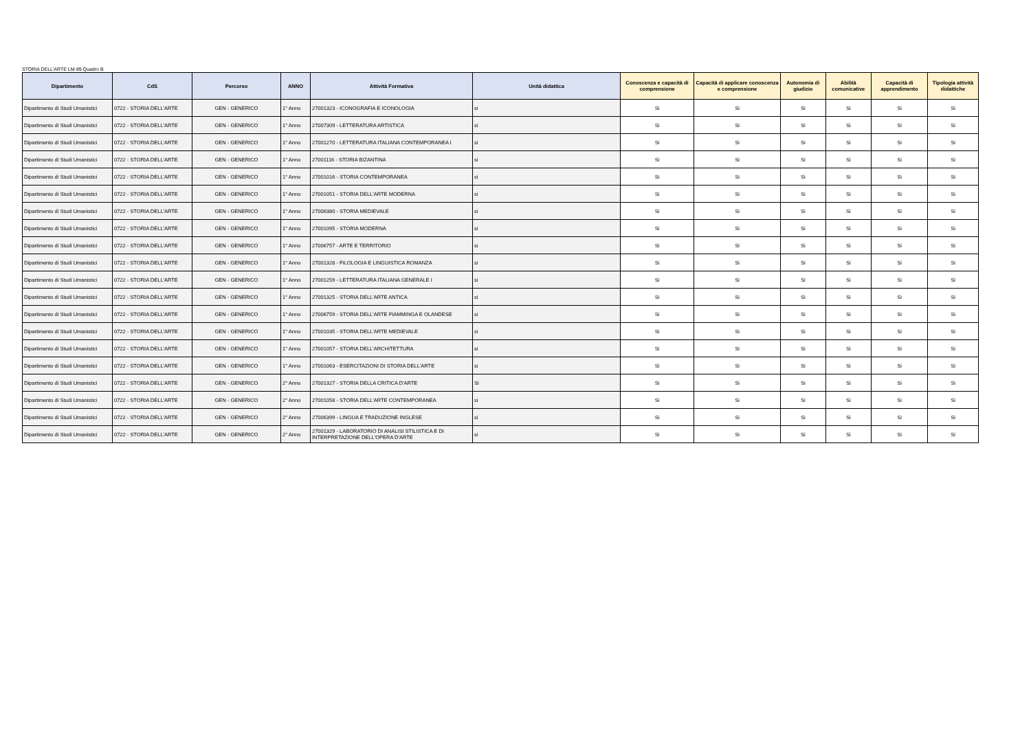STORIA DELL'ARTE LM-89 Quadro B
| Dipartimento | CdS | Percorso | ANNO | Attività Formativa | Unità didattica | Conoscenza e capacità di comprensione | Capacità di applicare conoscenza e comprensione | Autonomia di giudizio | Abilità comunicative | Capacità di apprendimento | Tipologia attività didattiche |
| --- | --- | --- | --- | --- | --- | --- | --- | --- | --- | --- | --- |
| Dipartimento di Studi Umanistici | 0722 - STORIA DELL'ARTE | GEN - GENERICO | 1° Anno | 27001323 - ICONOGRAFIA E ICONOLOGIA | si | Si | Si | Si | Si | Si | Si |
| Dipartimento di Studi Umanistici | 0722 - STORIA DELL'ARTE | GEN - GENERICO | 1° Anno | 27007309 - LETTERATURA ARTISTICA | si | Si | Si | Si | Si | Si | Si |
| Dipartimento di Studi Umanistici | 0722 - STORIA DELL'ARTE | GEN - GENERICO | 1° Anno | 27001270 - LETTERATURA ITALIANA CONTEMPORANEA I | si | Si | Si | Si | Si | Si | Si |
| Dipartimento di Studi Umanistici | 0722 - STORIA DELL'ARTE | GEN - GENERICO | 1° Anno | 27001116 - STORIA BIZANTINA | si | Si | Si | Si | Si | Si | Si |
| Dipartimento di Studi Umanistici | 0722 - STORIA DELL'ARTE | GEN - GENERICO | 1° Anno | 27001016 - STORIA CONTEMPORANEA | si | Si | Si | Si | Si | Si | Si |
| Dipartimento di Studi Umanistici | 0722 - STORIA DELL'ARTE | GEN - GENERICO | 1° Anno | 27001051 - STORIA DELL'ARTE MODERNA | si | Si | Si | Si | Si | Si | Si |
| Dipartimento di Studi Umanistici | 0722 - STORIA DELL'ARTE | GEN - GENERICO | 1° Anno | 27006380 - STORIA MEDIEVALE | si | Si | Si | Si | Si | Si | Si |
| Dipartimento di Studi Umanistici | 0722 - STORIA DELL'ARTE | GEN - GENERICO | 1° Anno | 27001095 - STORIA MODERNA | si | Si | Si | Si | Si | Si | Si |
| Dipartimento di Studi Umanistici | 0722 - STORIA DELL'ARTE | GEN - GENERICO | 1° Anno | 27006757 - ARTE E TERRITORIO | si | Si | Si | Si | Si | Si | Si |
| Dipartimento di Studi Umanistici | 0722 - STORIA DELL'ARTE | GEN - GENERICO | 1° Anno | 27001328 - FILOLOGIA E LINGUISTICA ROMANZA | si | Si | Si | Si | Si | Si | Si |
| Dipartimento di Studi Umanistici | 0722 - STORIA DELL'ARTE | GEN - GENERICO | 1° Anno | 27001259 - LETTERATURA ITALIANA GENERALE I | si | Si | Si | Si | Si | Si | Si |
| Dipartimento di Studi Umanistici | 0722 - STORIA DELL'ARTE | GEN - GENERICO | 1° Anno | 27001325 - STORIA DELL'ARTE ANTICA | si | Si | Si | Si | Si | Si | Si |
| Dipartimento di Studi Umanistici | 0722 - STORIA DELL'ARTE | GEN - GENERICO | 1° Anno | 27006759 - STORIA DELL'ARTE FIAMMINGA E OLANDESE | si | Si | Si | Si | Si | Si | Si |
| Dipartimento di Studi Umanistici | 0722 - STORIA DELL'ARTE | GEN - GENERICO | 1° Anno | 27001035 - STORIA DELL'ARTE MEDIEVALE | si | Si | Si | Si | Si | Si | Si |
| Dipartimento di Studi Umanistici | 0722 - STORIA DELL'ARTE | GEN - GENERICO | 1° Anno | 27001057 - STORIA DELL'ARCHITETTURA | si | Si | Si | Si | Si | Si | Si |
| Dipartimento di Studi Umanistici | 0722 - STORIA DELL'ARTE | GEN - GENERICO | 1° Anno | 27001063 - ESERCITAZIONI DI STORIA DELL'ARTE | si | Si | Si | Si | Si | Si | Si |
| Dipartimento di Studi Umanistici | 0722 - STORIA DELL'ARTE | GEN - GENERICO | 2° Anno | 27001327 - STORIA DELLA CRITICA D'ARTE | Si | Si | Si | Si | Si | Si | Si |
| Dipartimento di Studi Umanistici | 0722 - STORIA DELL'ARTE | GEN - GENERICO | 2° Anno | 27001058 - STORIA DELL'ARTE CONTEMPORANEA | si | Si | Si | Si | Si | Si | Si |
| Dipartimento di Studi Umanistici | 0722 - STORIA DELL'ARTE | GEN - GENERICO | 2° Anno | 27006399 - LINGUA E TRADUZIONE INGLESE | si | Si | Si | Si | Si | Si | Si |
| Dipartimento di Studi Umanistici | 0722 - STORIA DELL'ARTE | GEN - GENERICO | 2° Anno | 27001329 - LABORATORIO DI ANALISI STILISTICA E DI INTERPRETAZIONE DELL'OPERA D'ARTE | si | Si | Si | Si | Si | Si | Si |